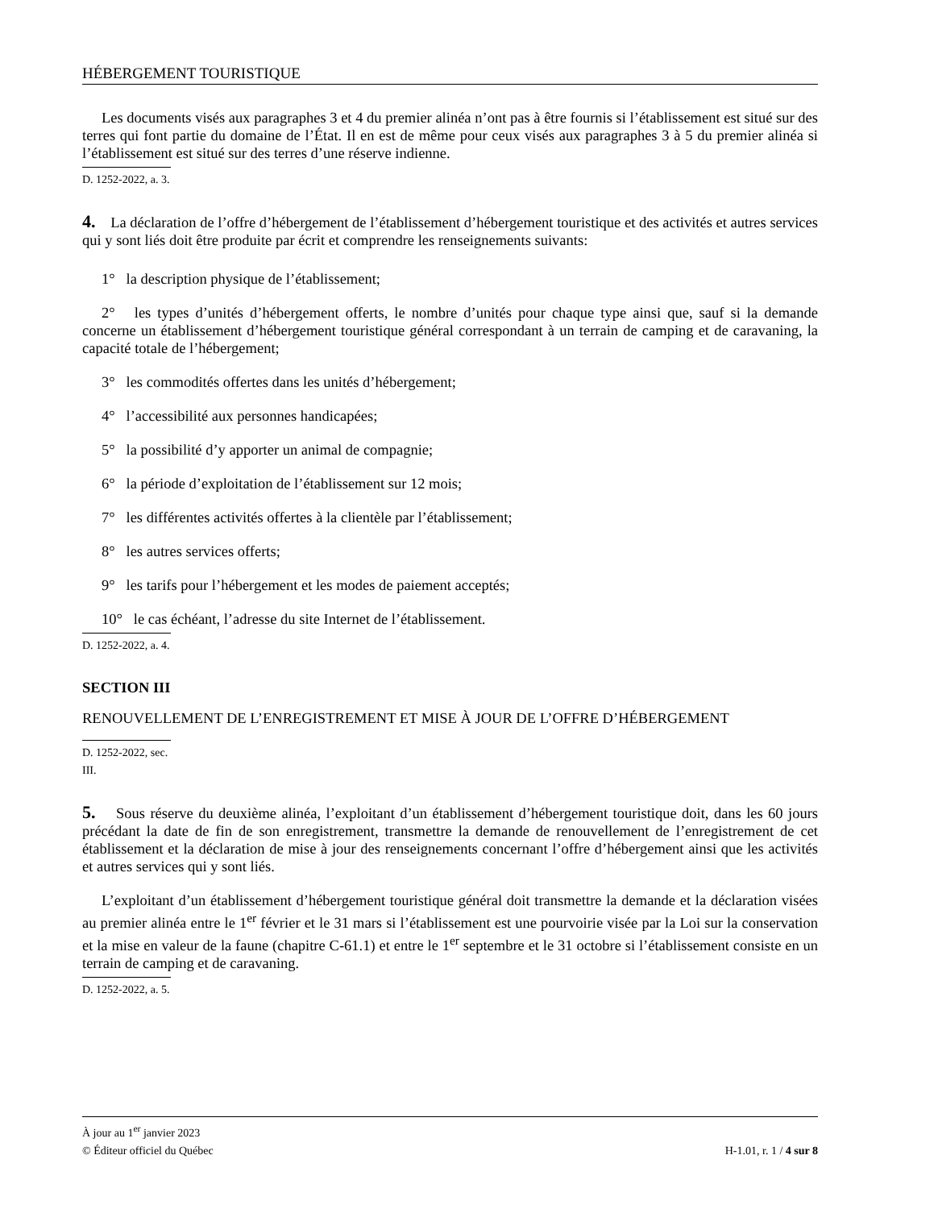HÉBERGEMENT TOURISTIQUE
Les documents visés aux paragraphes 3 et 4 du premier alinéa n’ont pas à être fournis si l’établissement est situé sur des terres qui font partie du domaine de l’État. Il en est de même pour ceux visés aux paragraphes 3 à 5 du premier alinéa si l’établissement est situé sur des terres d’une réserve indienne.
D. 1252-2022, a. 3.
4. La déclaration de l’offre d’hébergement de l’établissement d’hébergement touristique et des activités et autres services qui y sont liés doit être produite par écrit et comprendre les renseignements suivants:
1° la description physique de l’établissement;
2° les types d’unités d’hébergement offerts, le nombre d’unités pour chaque type ainsi que, sauf si la demande concerne un établissement d’hébergement touristique général correspondant à un terrain de camping et de caravaning, la capacité totale de l’hébergement;
3° les commodités offertes dans les unités d’hébergement;
4° l’accessibilité aux personnes handicapées;
5° la possibilité d’y apporter un animal de compagnie;
6° la période d’exploitation de l’établissement sur 12 mois;
7° les différentes activités offertes à la clientèle par l’établissement;
8° les autres services offerts;
9° les tarifs pour l’hébergement et les modes de paiement acceptés;
10° le cas échéant, l’adresse du site Internet de l’établissement.
D. 1252-2022, a. 4.
SECTION III
RENOUVELLEMENT DE L’ENREGISTREMENT ET MISE À JOUR DE L’OFFRE D’HÉBERGEMENT
D. 1252-2022, sec. III.
5. Sous réserve du deuxième alinéa, l’exploitant d’un établissement d’hébergement touristique doit, dans les 60 jours précédant la date de fin de son enregistrement, transmettre la demande de renouvellement de l’enregistrement de cet établissement et la déclaration de mise à jour des renseignements concernant l’offre d’hébergement ainsi que les activités et autres services qui y sont liés.
L’exploitant d’un établissement d’hébergement touristique général doit transmettre la demande et la déclaration visées au premier alinéa entre le 1<sup>er</sup> février et le 31 mars si l’établissement est une pourvoirie visée par la Loi sur la conservation et la mise en valeur de la faune (chapitre C-61.1) et entre le 1<sup>er</sup> septembre et le 31 octobre si l’établissement consiste en un terrain de camping et de caravaning.
D. 1252-2022, a. 5.
À jour au 1<sup>er</sup> janvier 2023
© Éditeur officiel du Québec H-1.01, r. 1 / 4 sur 8